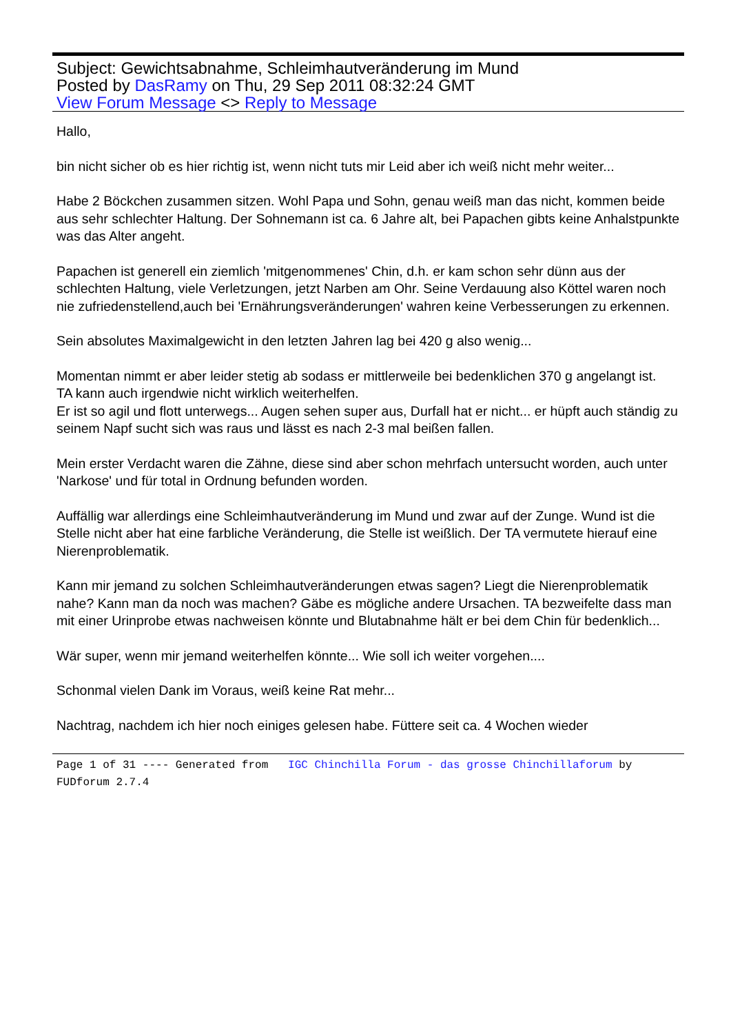Subject: Gewichtsabnahme, Schleimhautveränderung im Mund
Posted by DasRamy on Thu, 29 Sep 2011 08:32:24 GMT
View Forum Message <> Reply to Message
Hallo,
bin nicht sicher ob es hier richtig ist, wenn nicht tuts mir Leid aber ich weiß nicht mehr weiter...
Habe 2 Böckchen zusammen sitzen. Wohl Papa und Sohn, genau weiß man das nicht, kommen beide aus sehr schlechter Haltung. Der Sohnemann ist ca. 6 Jahre alt, bei Papachen gibts keine Anhalstpunkte was das Alter angeht.
Papachen ist generell ein ziemlich 'mitgenommenes' Chin, d.h. er kam schon sehr dünn aus der schlechten Haltung, viele Verletzungen, jetzt Narben am Ohr. Seine Verdauung also Köttel waren noch nie zufriedenstellend,auch bei 'Ernährungsveränderungen' wahren keine Verbesserungen zu erkennen.
Sein absolutes Maximalgewicht in den letzten Jahren lag bei 420 g also wenig...
Momentan nimmt er aber leider stetig ab sodass er mittlerweile bei bedenklichen 370 g angelangt ist.
TA kann auch irgendwie nicht wirklich weiterhelfen.
Er ist so agil und flott unterwegs... Augen sehen super aus, Durfall hat er nicht... er hüpft auch ständig zu seinem Napf sucht sich was raus und lässt es nach 2-3 mal beißen fallen.
Mein erster Verdacht waren die Zähne, diese sind aber schon mehrfach untersucht worden, auch unter 'Narkose' und für total in Ordnung befunden worden.
Auffällig war allerdings eine Schleimhautveränderung im Mund und zwar auf der Zunge. Wund ist die Stelle nicht aber hat eine farbliche Veränderung, die Stelle ist weißlich. Der TA vermutete hierauf eine Nierenproblematik.
Kann mir jemand zu solchen Schleimhautveränderungen etwas sagen? Liegt die Nierenproblematik nahe? Kann man da noch was machen? Gäbe es mögliche andere Ursachen. TA bezweifelte dass man mit einer Urinprobe etwas nachweisen könnte und Blutabnahme hält er bei dem Chin für bedenklich...
Wär super, wenn mir jemand weiterhelfen könnte... Wie soll ich weiter vorgehen....
Schonmal vielen Dank im Voraus, weiß keine Rat mehr...
Nachtrag, nachdem ich hier noch einiges gelesen habe. Füttere seit ca. 4 Wochen wieder
Page 1 of 31 ---- Generated from IGC Chinchilla Forum - das grosse Chinchillaforum by FUDforum 2.7.4